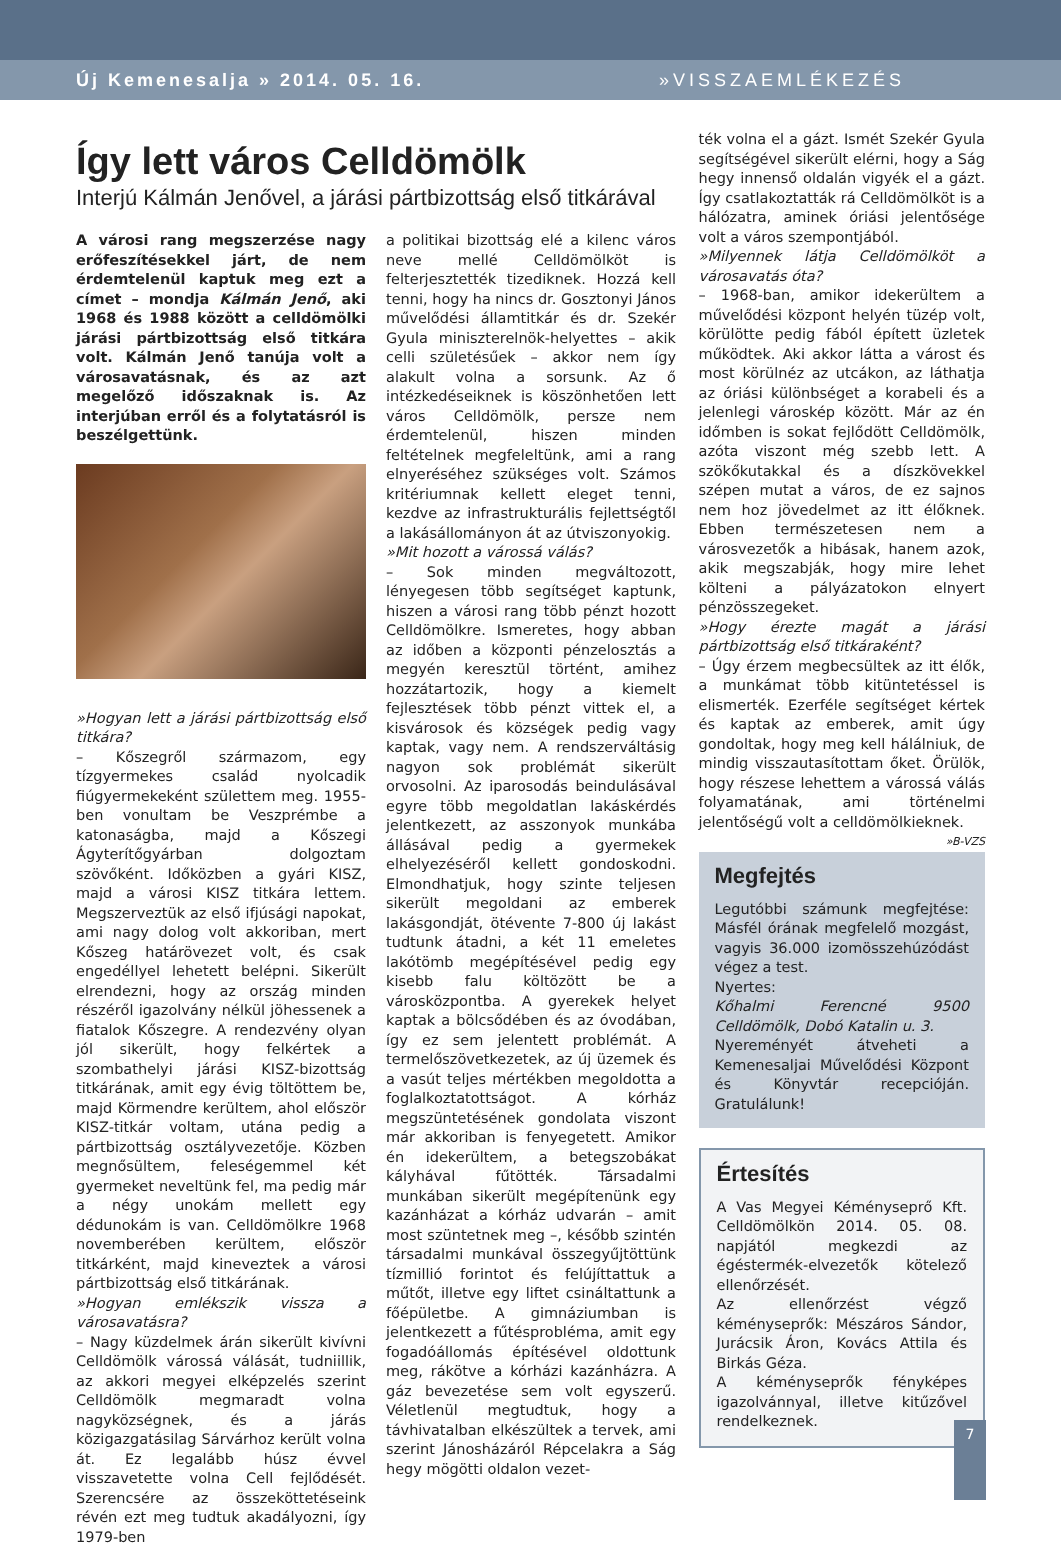Új Kemenesalja » 2014. 05. 16. »VISSZAEMLÉKEZÉS
Így lett város Celldömölk
Interjú Kálmán Jenővel, a járási pártbizottság első titkárával
A városi rang megszerzése nagy erőfeszítésekkel járt, de nem érdemtelenül kaptuk meg ezt a címet – mondja Kálmán Jenő, aki 1968 és 1988 között a celldömölki járási pártbizottság első titkára volt. Kálmán Jenő tanúja volt a városavatásnak, és az azt megelőző időszaknak is. Az interjúban erről és a folytatásról is beszélgettünk.
»Hogyan lett a járási pártbizottság első titkára?
– Kőszegről származom, egy tízgyermekes család nyolcadik fiúgyermekeként születtem meg. 1955-ben vonultam be Veszprémbe a katonaságba, majd a Kőszegi Ágyterítőgyárban dolgoztam szövőként. Időközben a gyári KISZ, majd a városi KISZ titkára lettem. Megszerveztük az első ifjúsági napokat, ami nagy dolog volt akkoriban, mert Kőszeg határövezet volt, és csak engedéllyel lehetett belépni. Sikerült elrendezni, hogy az ország minden részéről igazolvány nélkül jöhessenek a fiatalok Kőszegre. A rendezvény olyan jól sikerült, hogy felkértek a szombathelyi járási KISZ-bizottság titkárának, amit egy évig töltöttem be, majd Körmendre kerültem, ahol először KISZ-titkár voltam, utána pedig a pártbizottság osztályvezetője. Közben megnősültem, feleségemmel két gyermeket neveltünk fel, ma pedig már a négy unokám mellett egy dédunokám is van. Celldömölkre 1968 novemberében kerültem, először titkárként, majd kineveztek a városi pártbizottság első titkárának.
»Hogyan emlékszik vissza a városavatásra?
– Nagy küzdelmek árán sikerült kivívni Celldömölk várossá válását, tudniillik, az akkori megyei elképzelés szerint Celldömölk megmaradt volna nagyközségnek, és a járás közigazgatásilag Sárvárhoz került volna át. Ez legalább húsz évvel visszavetette volna Cell fejlődését. Szerencsére az összeköttetéseink révén ezt meg tudtuk akadályozni, így 1979-ben
a politikai bizottság elé a kilenc város neve mellé Celldömölköt is felterjesztették tizediknek. Hozzá kell tenni, hogy ha nincs dr. Gosztonyi János művelődési államtitkár és dr. Szekér Gyula miniszterelnök-helyettes – akik celli születésűek – akkor nem így alakult volna a sorsunk. Az ő intézkedéseiknek is köszönhetően lett város Celldömölk, persze nem érdemtelenül, hiszen minden feltételnek megfeleltünk, ami a rang elnyeréséhez szükséges volt. Számos kritériumnak kellett eleget tenni, kezdve az infrastrukturális fejlettségtől a lakásállományon át az útviszonyokig.
»Mit hozott a várossá válás?
– Sok minden megváltozott, lényegesen több segítséget kaptunk, hiszen a városi rang több pénzt hozott Celldömölkre. Ismeretes, hogy abban az időben a központi pénzelosztás a megyén keresztül történt, amihez hozzátartozik, hogy a kiemelt fejlesztések több pénzt vittek el, a kisvárosok és községek pedig vagy kaptak, vagy nem. A rendszerváltásig nagyon sok problémát sikerült orvosolni. Az iparosodás beindulásával egyre több megoldatlan lakáskérdés jelentkezett, az asszonyok munkába állásával pedig a gyermekek elhelyezéséről kellett gondoskodni. Elmondhatjuk, hogy szinte teljesen sikerült megoldani az emberek lakásgondját, ötévente 7-800 új lakást tudtunk átadni, a két 11 emeletes lakótömb megépítésével pedig egy kisebb falu költözött be a városközpontba. A gyerekek helyet kaptak a bölcsődében és az óvodában, így ez sem jelentett problémát. A termelőszövetkezetek, az új üzemek és a vasút teljes mértékben megoldotta a foglalkoztatottságot. A kórház megszüntetésének gondolata viszont már akkoriban is fenyegetett. Amikor én idekerültem, a betegszobákat kályhával fűtötték. Társadalmi munkában sikerült megépítenünk egy kazánházat a kórház udvarán – amit most szüntetnek meg –, később szintén társadalmi munkával összegyűjtöttünk tízmillió forintot és felújíttattuk a műtőt, illetve egy liftet csináltattunk a főépületbe. A gimnáziumban is jelentkezett a fűtésprobléma, amit egy fogadóállomás építésével oldottunk meg, rákötve a kórházi kazánházra. A gáz bevezetése sem volt egyszerű. Véletlenül megtudtuk, hogy a távhivatalban elkészültek a tervek, ami szerint Jánosházáról Répcelakra a Ság hegy mögötti oldalon vezet-
ték volna el a gázt. Ismét Szekér Gyula segítségével sikerült elérni, hogy a Ság hegy innenső oldalán vigyék el a gázt. Így csatlakoztatták rá Celldömölköt is a hálózatra, aminek óriási jelentősége volt a város szempontjából.
»Milyennek látja Celldömölköt a városavatás óta?
– 1968-ban, amikor idekerültem a művelődési központ helyén tüzép volt, körülötte pedig fából épített üzletek működtek. Aki akkor látta a várost és most körülnéz az utcákon, az láthatja az óriási különbséget a korabeli és a jelenlegi városkép között. Már az én időmben is sokat fejlődött Celldömölk, azóta viszont még szebb lett. A szökőkutakkal és a díszkövekkel szépen mutat a város, de ez sajnos nem hoz jövedelmet az itt élőknek. Ebben természetesen nem a városvezetők a hibásak, hanem azok, akik megszabják, hogy mire lehet költeni a pályázatokon elnyert pénzösszegeket.
»Hogy érezte magát a járási pártbizottság első titkáraként?
– Úgy érzem megbecsültek az itt élők, a munkámat több kitüntetéssel is elismerték. Ezerféle segítséget kértek és kaptak az emberek, amit úgy gondoltak, hogy meg kell hálálniuk, de mindig visszautasítottam őket. Örülök, hogy részese lehettem a várossá válás folyamatának, ami történelmi jelentőségű volt a celldömölkieknek. »B-VZS
Megfejtés
Legutóbbi számunk megfejtése: Másfél órának megfelelő mozgást, vagyis 36.000 izomösszehúzódást végez a test.
Nyertes:
Kőhalmi Ferencné 9500 Celldömölk, Dobó Katalin u. 3.
Nyereményét átveheti a Kemenesaljai Művelődési Központ és Könyvtár recepcióján. Gratulálunk!
Értesítés
A Vas Megyei Kéményseprő Kft. Celldömölkön 2014. 05. 08. napjától megkezdi az égéstermék-elvezetők kötelező ellenőrzését.
Az ellenőrzést végző kéményseprők: Mészáros Sándor, Jurácsik Áron, Kovács Attila és Birkás Géza.
A kéményseprők fényképes igazolvánnyal, illetve kitűzővel rendelkeznek.
7